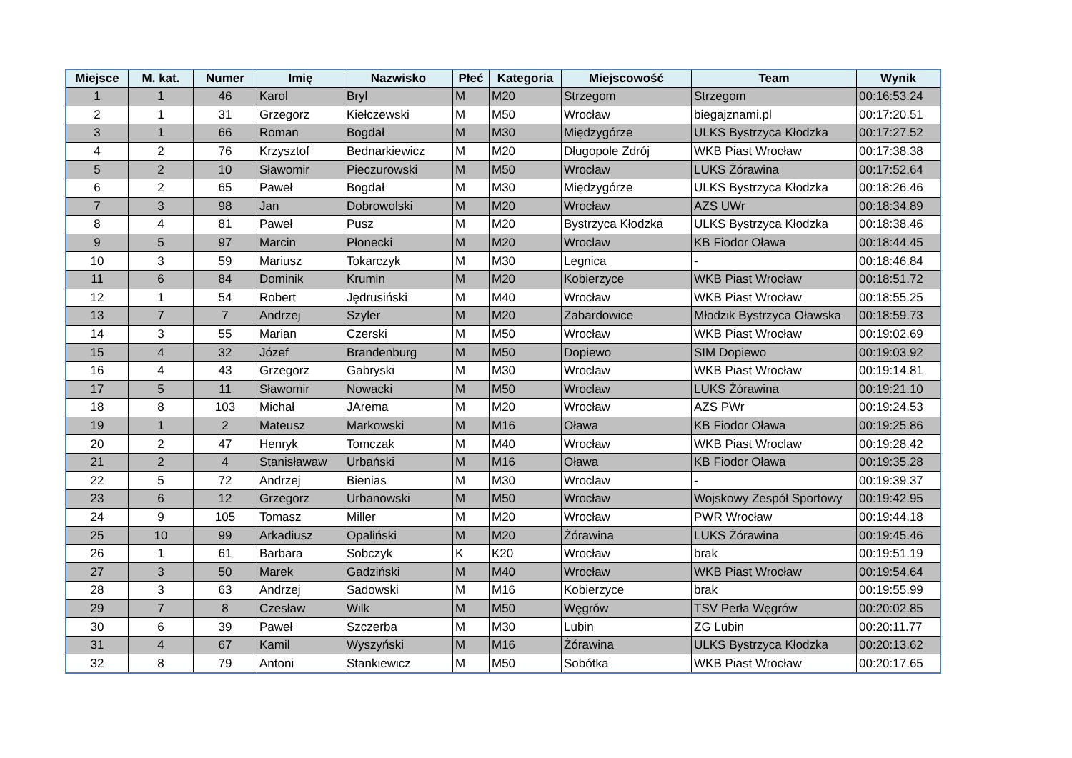| Miejsce | M. kat. | Numer | Imię | Nazwisko | Płeć | Kategoria | Miejscowość | Team | Wynik |
| --- | --- | --- | --- | --- | --- | --- | --- | --- | --- |
| 1 | 1 | 46 | Karol | Bryl | M | M20 | Strzegom | Strzegom | 00:16:53.24 |
| 2 | 1 | 31 | Grzegorz | Kiełczewski | M | M50 | Wrocław | biegajznami.pl | 00:17:20.51 |
| 3 | 1 | 66 | Roman | Bogdał | M | M30 | Międzygórze | ULKS Bystrzyca Kłodzka | 00:17:27.52 |
| 4 | 2 | 76 | Krzysztof | Bednarkiewicz | M | M20 | Długopole Zdrój | WKB Piast Wrocław | 00:17:38.38 |
| 5 | 2 | 10 | Sławomir | Pieczurowski | M | M50 | Wrocław | LUKS Żórawina | 00:17:52.64 |
| 6 | 2 | 65 | Paweł | Bogdał | M | M30 | Międzygórze | ULKS Bystrzyca Kłodzka | 00:18:26.46 |
| 7 | 3 | 98 | Jan | Dobrowolski | M | M20 | Wrocław | AZS UWr | 00:18:34.89 |
| 8 | 4 | 81 | Paweł | Pusz | M | M20 | Bystrzyca Kłodzka | ULKS Bystrzyca Kłodzka | 00:18:38.46 |
| 9 | 5 | 97 | Marcin | Płonecki | M | M20 | Wroclaw | KB Fiodor Oława | 00:18:44.45 |
| 10 | 3 | 59 | Mariusz | Tokarczyk | M | M30 | Legnica | - | 00:18:46.84 |
| 11 | 6 | 84 | Dominik | Krumin | M | M20 | Kobierzyce | WKB Piast Wrocław | 00:18:51.72 |
| 12 | 1 | 54 | Robert | Jędrusiński | M | M40 | Wrocław | WKB Piast Wrocław | 00:18:55.25 |
| 13 | 7 | 7 | Andrzej | Szyler | M | M20 | Zabardowice | Młodzik Bystrzyca Oławska | 00:18:59.73 |
| 14 | 3 | 55 | Marian | Czerski | M | M50 | Wrocław | WKB Piast Wrocław | 00:19:02.69 |
| 15 | 4 | 32 | Józef | Brandenburg | M | M50 | Dopiewo | SIM Dopiewo | 00:19:03.92 |
| 16 | 4 | 43 | Grzegorz | Gabryski | M | M30 | Wroclaw | WKB Piast Wrocław | 00:19:14.81 |
| 17 | 5 | 11 | Sławomir | Nowacki | M | M50 | Wroclaw | LUKS Żórawina | 00:19:21.10 |
| 18 | 8 | 103 | Michał | JArema | M | M20 | Wrocław | AZS PWr | 00:19:24.53 |
| 19 | 1 | 2 | Mateusz | Markowski | M | M16 | Oława | KB Fiodor Oława | 00:19:25.86 |
| 20 | 2 | 47 | Henryk | Tomczak | M | M40 | Wrocław | WKB Piast Wroclaw | 00:19:28.42 |
| 21 | 2 | 4 | Stanisławaw | Urbański | M | M16 | Oława | KB Fiodor Oława | 00:19:35.28 |
| 22 | 5 | 72 | Andrzej | Bienias | M | M30 | Wroclaw | - | 00:19:39.37 |
| 23 | 6 | 12 | Grzegorz | Urbanowski | M | M50 | Wrocław | Wojskowy Zespół Sportowy | 00:19:42.95 |
| 24 | 9 | 105 | Tomasz | Miller | M | M20 | Wrocław | PWR Wrocław | 00:19:44.18 |
| 25 | 10 | 99 | Arkadiusz | Opaliński | M | M20 | Żórawina | LUKS Żórawina | 00:19:45.46 |
| 26 | 1 | 61 | Barbara | Sobczyk | K | K20 | Wrocław | brak | 00:19:51.19 |
| 27 | 3 | 50 | Marek | Gadziński | M | M40 | Wrocław | WKB Piast Wrocław | 00:19:54.64 |
| 28 | 3 | 63 | Andrzej | Sadowski | M | M16 | Kobierzyce | brak | 00:19:55.99 |
| 29 | 7 | 8 | Czesław | Wilk | M | M50 | Węgrów | TSV Perła Węgrów | 00:20:02.85 |
| 30 | 6 | 39 | Paweł | Szczerba | M | M30 | Lubin | ZG Lubin | 00:20:11.77 |
| 31 | 4 | 67 | Kamil | Wyszyński | M | M16 | Żórawina | ULKS Bystrzyca Kłodzka | 00:20:13.62 |
| 32 | 8 | 79 | Antoni | Stankiewicz | M | M50 | Sobótka | WKB Piast Wrocław | 00:20:17.65 |